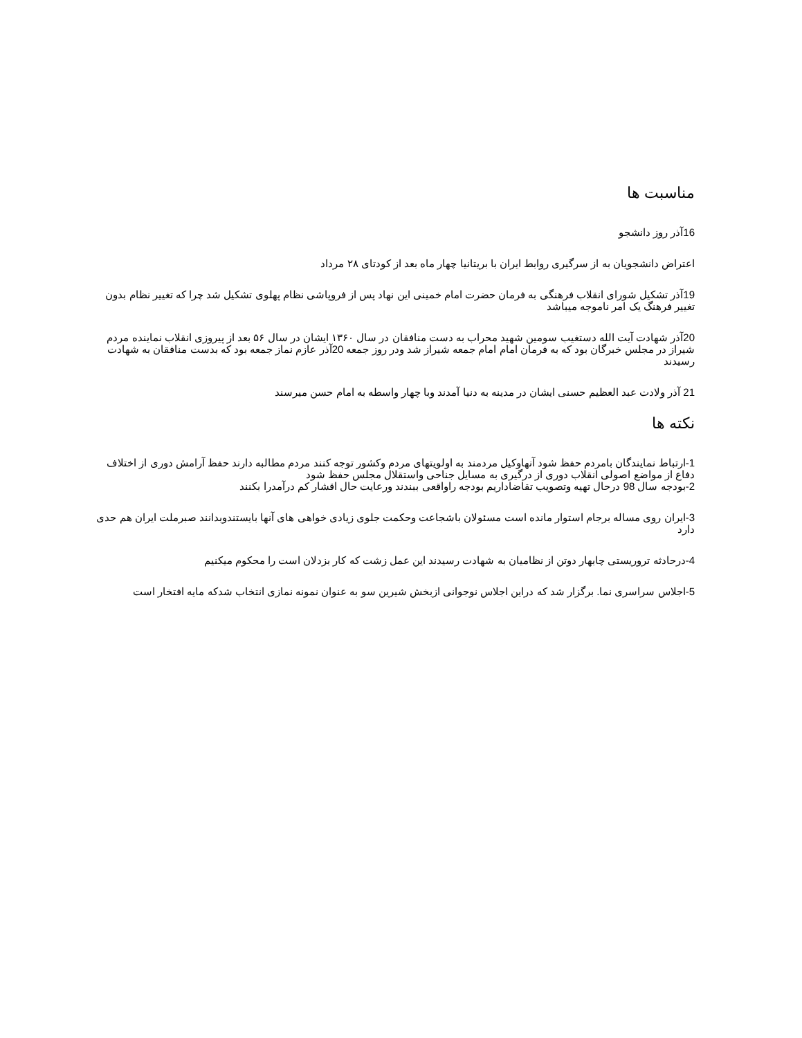مناسبت ها
16آذر روز دانشجو
اعتراض دانشجویان به از سرگیری روابط ایران با بریتانیا چهار ماه بعد از کودتای ۲۸ مرداد
19آذر تشکیل شورای انقلاب فرهنگی به فرمان حضرت امام خمینی این نهاد پس از فروپاشی نظام پهلوی تشکیل شد چرا که تغییر نظام بدون تغییر فرهنگ یک امر ناموجه میباشد
20آذر شهادت آیت الله دستغیب سومین شهید محراب به دست منافقان در سال ۱۳۶۰ ایشان در سال ۵۶ بعد از پیروزی انقلاب نماینده مردم شیراز در مجلس خبرگان بود که به فرمان امام امام جمعه شیراز شد ودر روز جمعه 20آذر عازم نماز جمعه بود که بدست منافقان به شهادت رسیدند
21 آذر ولادت عبد العظیم حسنی ایشان در مدینه به دنیا آمدند وبا چهار واسطه به امام حسن میرسند
نکته ها
1-ارتباط نمایندگان بامردم حفظ شود آنهاوکیل مردمند به اولویتهای مردم وکشور توجه کنند مردم مطالبه دارند حفظ آرامش دوری از اختلاف دفاع از مواضع اصولی انقلاب دوری از درگیری به مسایل جناحی واستقلال مجلس حفظ شود
2-بودجه سال 98 درحال تهیه وتصویب تقاضاداریم بودجه راواقعی ببندند ورعایت حال اقشار کم درآمدرا بکنند
3-ایران روی مساله برجام استوار مانده است مسئولان باشجاعت وحکمت جلوی زیادی خواهی های آنها بایستندوبدانند صبرملت ایران هم حدی دارد
4-درحادثه تروریستی چابهار دوتن از نظامیان به شهادت رسیدند این عمل زشت که کار بزدلان است را محکوم میکنیم
5-اجلاس سراسری نما. برگزار شد که دراین اجلاس نوجوانی ازبخش شیرین سو به عنوان نمونه نمازی انتخاب شدکه مایه افتخار است